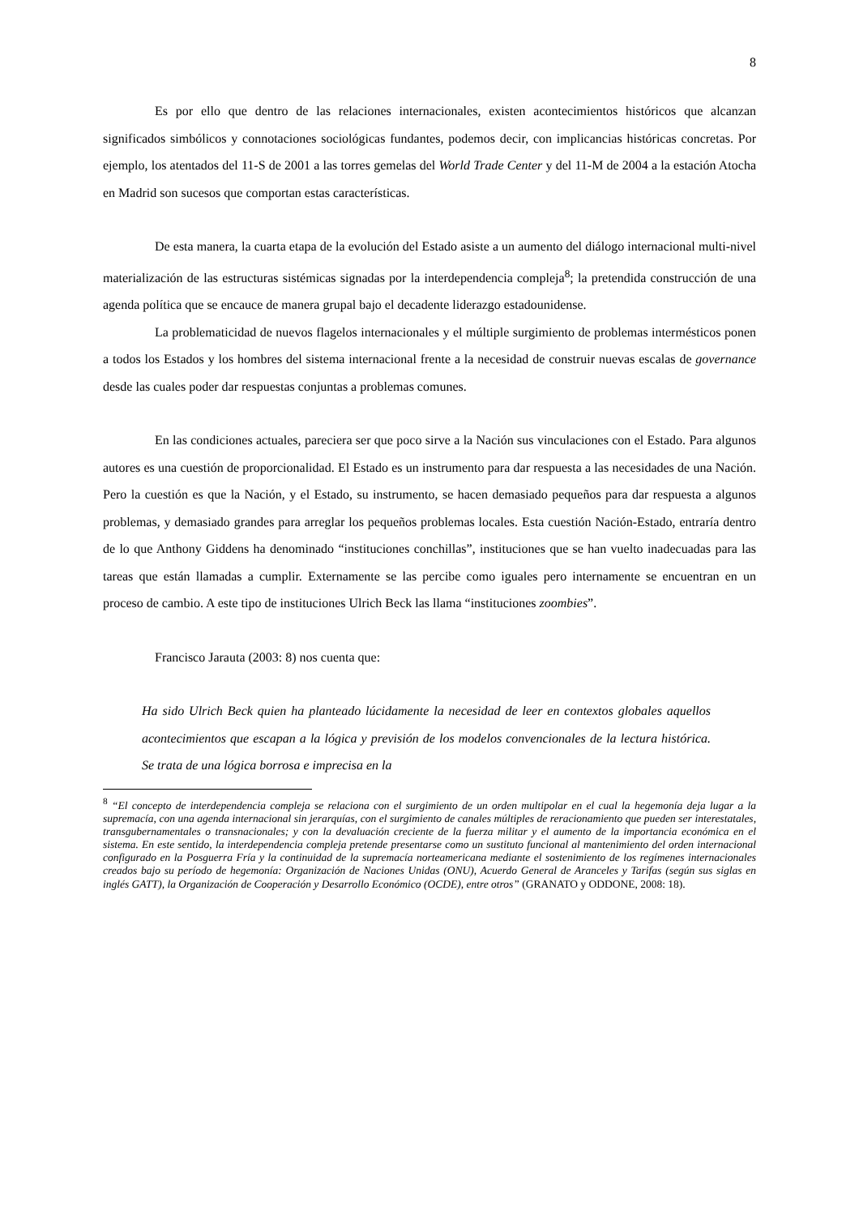8
Es por ello que dentro de las relaciones internacionales, existen acontecimientos históricos que alcanzan significados simbólicos y connotaciones sociológicas fundantes, podemos decir, con implicancias históricas concretas. Por ejemplo, los atentados del 11-S de 2001 a las torres gemelas del World Trade Center y del 11-M de 2004 a la estación Atocha en Madrid son sucesos que comportan estas características.
De esta manera, la cuarta etapa de la evolución del Estado asiste a un aumento del diálogo internacional multi-nivel materialización de las estructuras sistémicas signadas por la interdependencia compleja<sup>8</sup>; la pretendida construcción de una agenda política que se encauce de manera grupal bajo el decadente liderazgo estadounidense.
La problematicidad de nuevos flagelos internacionales y el múltiple surgimiento de problemas intermésticos ponen a todos los Estados y los hombres del sistema internacional frente a la necesidad de construir nuevas escalas de governance desde las cuales poder dar respuestas conjuntas a problemas comunes.
En las condiciones actuales, pareciera ser que poco sirve a la Nación sus vinculaciones con el Estado. Para algunos autores es una cuestión de proporcionalidad. El Estado es un instrumento para dar respuesta a las necesidades de una Nación. Pero la cuestión es que la Nación, y el Estado, su instrumento, se hacen demasiado pequeños para dar respuesta a algunos problemas, y demasiado grandes para arreglar los pequeños problemas locales. Esta cuestión Nación-Estado, entraría dentro de lo que Anthony Giddens ha denominado “instituciones conchillas”, instituciones que se han vuelto inadecuadas para las tareas que están llamadas a cumplir. Externamente se las percibe como iguales pero internamente se encuentran en un proceso de cambio. A este tipo de instituciones Ulrich Beck las llama “instituciones zoombies”.
Francisco Jarauta (2003: 8) nos cuenta que:
Ha sido Ulrich Beck quien ha planteado lúcidamente la necesidad de leer en contextos globales aquellos acontecimientos que escapan a la lógica y previsión de los modelos convencionales de la lectura histórica. Se trata de una lógica borrosa e imprecisa en la
<sup>8</sup> “El concepto de interdependencia compleja se relaciona con el surgimiento de un orden multipolar en el cual la hegemonía deja lugar a la supremacía, con una agenda internacional sin jerarquías, con el surgimiento de canales múltiples de reracionamiento que pueden ser interestatales, transgubernamentales o transnacionales; y con la devaluación creciente de la fuerza militar y el aumento de la importancia económica en el sistema. En este sentido, la interdependencia compleja pretende presentarse como un sustituto funcional al mantenimiento del orden internacional configurado en la Posguerra Fría y la continuidad de la supremacía norteamericana mediante el sostenimiento de los regímenes internacionales creados bajo su período de hegemonía: Organización de Naciones Unidas (ONU), Acuerdo General de Aranceles y Tarifas (según sus siglas en inglés GATT), la Organización de Cooperación y Desarrollo Económico (OCDE), entre otros” (GRANATO y ODDONE, 2008: 18).